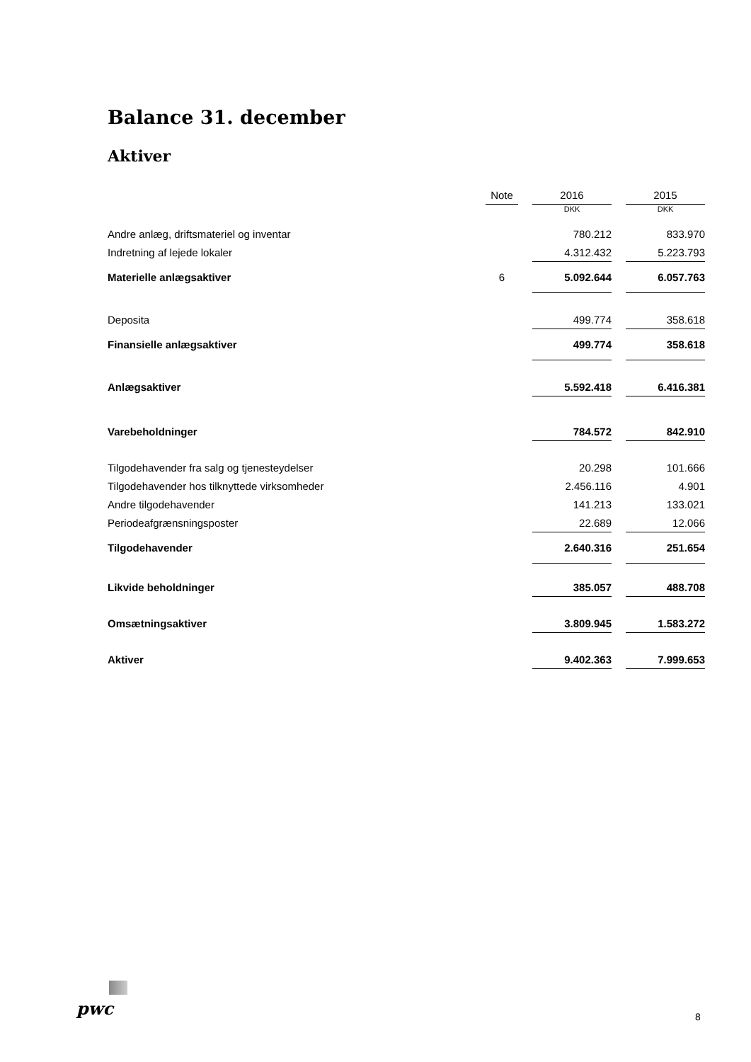Balance 31. december
Aktiver
| | Note | | 2016 | | 2015 |
| | | | DKK | | DKK |
| Andre anlæg, driftsmateriel og inventar | | | 780.212 | | 833.970 |
| Indretning af lejede lokaler | | | 4.312.432 | | 5.223.793 |
| Materielle anlægsaktiver | 6 | | 5.092.644 | | 6.057.763 |
| Deposita | | | 499.774 | | 358.618 |
| Finansielle anlægsaktiver | | | 499.774 | | 358.618 |
| Anlægsaktiver | | | 5.592.418 | | 6.416.381 |
| Varebeholdninger | | | 784.572 | | 842.910 |
| Tilgodehavender fra salg og tjenesteydelser | | | 20.298 | | 101.666 |
| Tilgodehavender hos tilknyttede virksomheder | | | 2.456.116 | | 4.901 |
| Andre tilgodehavender | | | 141.213 | | 133.021 |
| Periodeafgrænsningsposter | | | 22.689 | | 12.066 |
| Tilgodehavender | | | 2.640.316 | | 251.654 |
| Likvide beholdninger | | | 385.057 | | 488.708 |
| Omsætningsaktiver | | | 3.809.945 | | 1.583.272 |
| Aktiver | | | 9.402.363 | | 7.999.653 |
pwc 8